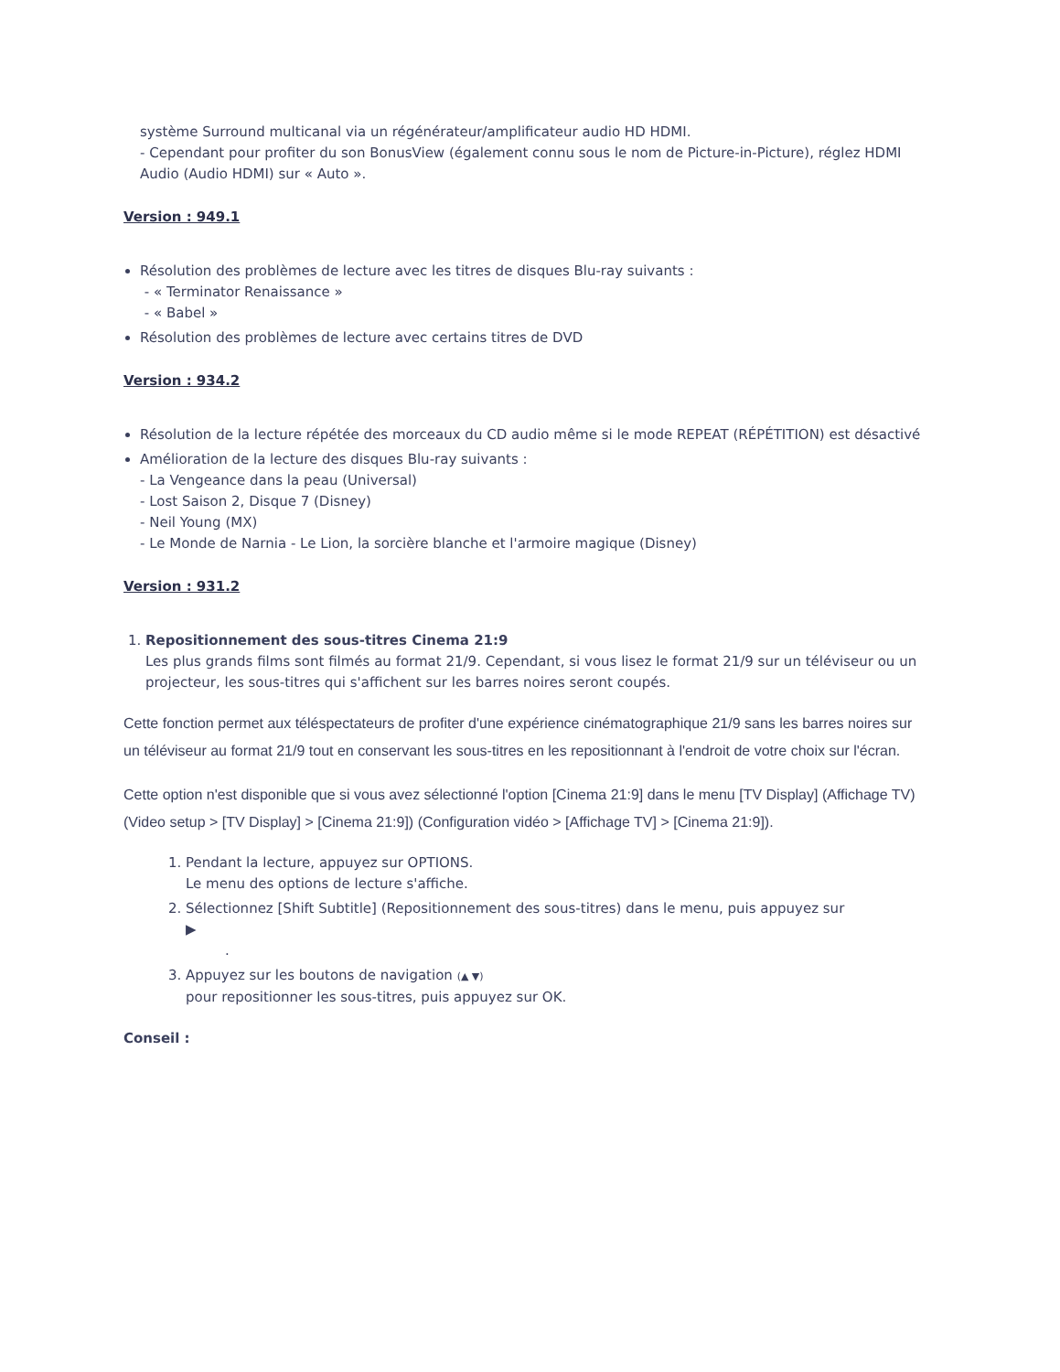système Surround multicanal via un régénérateur/amplificateur audio HD HDMI.
- Cependant pour profiter du son BonusView (également connu sous le nom de Picture-in-Picture), réglez HDMI Audio (Audio HDMI) sur « Auto ».
Version : 949.1
Résolution des problèmes de lecture avec les titres de disques Blu-ray suivants :
- « Terminator Renaissance »
- « Babel »
Résolution des problèmes de lecture avec certains titres de DVD
Version : 934.2
Résolution de la lecture répétée des morceaux du CD audio même si le mode REPEAT (RÉPÉTITION) est désactivé
Amélioration de la lecture des disques Blu-ray suivants :
- La Vengeance dans la peau (Universal)
- Lost Saison 2, Disque 7 (Disney)
- Neil Young (MX)
- Le Monde de Narnia - Le Lion, la sorcière blanche et l'armoire magique (Disney)
Version : 931.2
1. Repositionnement des sous-titres Cinema 21:9
Les plus grands films sont filmés au format 21/9. Cependant, si vous lisez le format 21/9 sur un téléviseur ou un projecteur, les sous-titres qui s'affichent sur les barres noires seront coupés.
Cette fonction permet aux téléspectateurs de profiter d'une expérience cinématographique 21/9 sans les barres noires sur un téléviseur au format 21/9 tout en conservant les sous-titres en les repositionnant à l'endroit de votre choix sur l'écran.
Cette option n'est disponible que si vous avez sélectionné l'option [Cinema 21:9] dans le menu [TV Display] (Affichage TV) (Video setup > [TV Display] > [Cinema 21:9]) (Configuration vidéo > [Affichage TV] > [Cinema 21:9]).
1. Pendant la lecture, appuyez sur OPTIONS.
Le menu des options de lecture s'affiche.
2. Sélectionnez [Shift Subtitle] (Repositionnement des sous-titres) dans le menu, puis appuyez sur
▶
.
3. Appuyez sur les boutons de navigation (▲ ▼)
pour repositionner les sous-titres, puis appuyez sur OK.
Conseil :